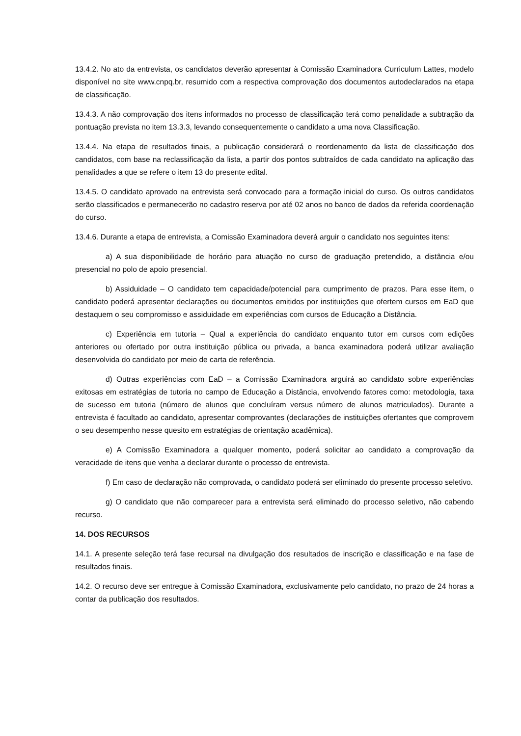13.4.2. No ato da entrevista, os candidatos deverão apresentar à Comissão Examinadora Curriculum Lattes, modelo disponível no site www.cnpq.br, resumido com a respectiva comprovação dos documentos autodeclarados na etapa de classificação.
13.4.3. A não comprovação dos itens informados no processo de classificação terá como penalidade a subtração da pontuação prevista no item 13.3.3, levando consequentemente o candidato a uma nova Classificação.
13.4.4. Na etapa de resultados finais, a publicação considerará o reordenamento da lista de classificação dos candidatos, com base na reclassificação da lista, a partir dos pontos subtraídos de cada candidato na aplicação das penalidades a que se refere o item 13 do presente edital.
13.4.5. O candidato aprovado na entrevista será convocado para a formação inicial do curso. Os outros candidatos serão classificados e permanecerão no cadastro reserva por até 02 anos no banco de dados da referida coordenação do curso.
13.4.6. Durante a etapa de entrevista, a Comissão Examinadora deverá arguir o candidato nos seguintes itens:
a) A sua disponibilidade de horário para atuação no curso de graduação pretendido, a distância e/ou presencial no polo de apoio presencial.
b) Assiduidade – O candidato tem capacidade/potencial para cumprimento de prazos. Para esse item, o candidato poderá apresentar declarações ou documentos emitidos por instituições que ofertem cursos em EaD que destaquem o seu compromisso e assiduidade em experiências com cursos de Educação a Distância.
c) Experiência em tutoria – Qual a experiência do candidato enquanto tutor em cursos com edições anteriores ou ofertado por outra instituição pública ou privada, a banca examinadora poderá utilizar avaliação desenvolvida do candidato por meio de carta de referência.
d) Outras experiências com EaD – a Comissão Examinadora arguirá ao candidato sobre experiências exitosas em estratégias de tutoria no campo de Educação a Distância, envolvendo fatores como: metodologia, taxa de sucesso em tutoria (número de alunos que concluíram versus número de alunos matriculados). Durante a entrevista é facultado ao candidato, apresentar comprovantes (declarações de instituições ofertantes que comprovem o seu desempenho nesse quesito em estratégias de orientação acadêmica).
e) A Comissão Examinadora a qualquer momento, poderá solicitar ao candidato a comprovação da veracidade de itens que venha a declarar durante o processo de entrevista.
f) Em caso de declaração não comprovada, o candidato poderá ser eliminado do presente processo seletivo.
g) O candidato que não comparecer para a entrevista será eliminado do processo seletivo, não cabendo recurso.
14. DOS RECURSOS
14.1. A presente seleção terá fase recursal na divulgação dos resultados de inscrição e classificação e na fase de resultados finais.
14.2. O recurso deve ser entregue à Comissão Examinadora, exclusivamente pelo candidato, no prazo de 24 horas a contar da publicação dos resultados.